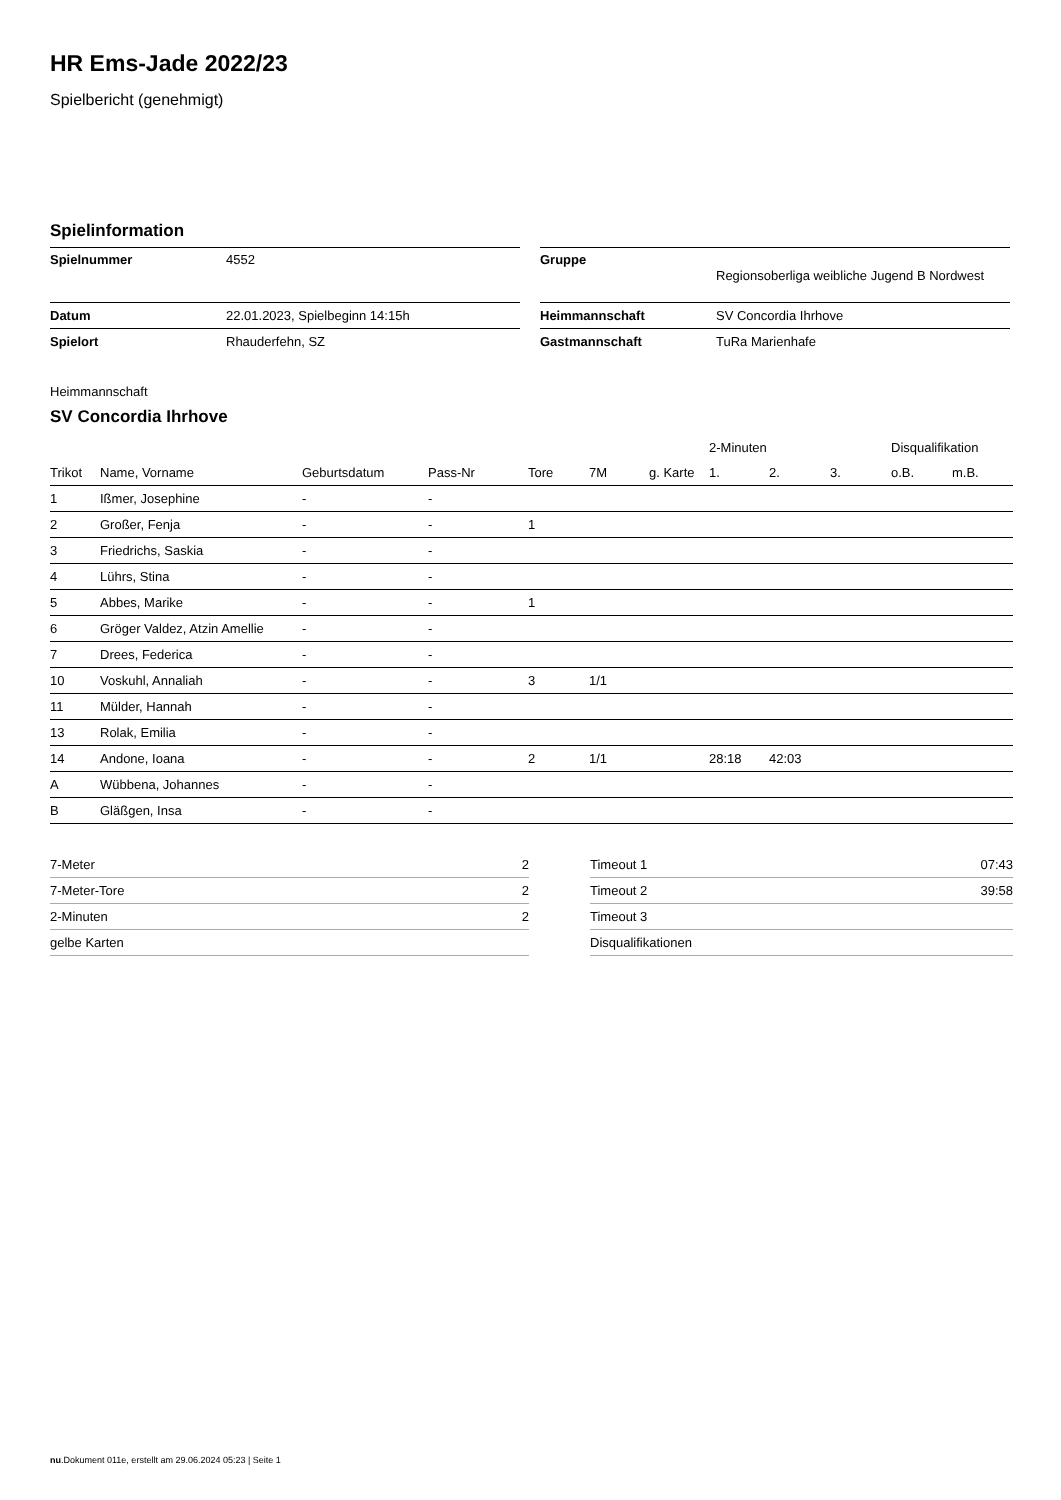HR Ems-Jade 2022/23
Spielbericht (genehmigt)
Spielinformation
| Spielnummer | 4552 |
| Datum | 22.01.2023, Spielbeginn 14:15h |
| Spielort | Rhauderfehn, SZ |
| Gruppe | Regionsoberliga weibliche Jugend B Nordwest |
| Heimmannschaft | SV Concordia Ihrhove |
| Gastmannschaft | TuRa Marienhafe |
Heimmannschaft
SV Concordia Ihrhove
| | | | | | | | 2-Minuten | | | Disqualifikation | |
| Trikot | Name, Vorname | Geburtsdatum | Pass-Nr | Tore | 7M | g. Karte | 1. | 2. | 3. | o.B. | m.B. |
| 1 | Ißmer, Josephine | - | - | | | | | | | | |
| 2 | Großer, Fenja | - | - | 1 | | | | | | | |
| 3 | Friedrichs, Saskia | - | - | | | | | | | | |
| 4 | Lührs, Stina | - | - | | | | | | | | |
| 5 | Abbes, Marike | - | - | 1 | | | | | | | |
| 6 | Gröger Valdez, Atzin Amellie | - | - | | | | | | | | |
| 7 | Drees, Federica | - | - | | | | | | | | |
| 10 | Voskuhl, Annaliah | - | - | 3 | 1/1 | | | | | | |
| 11 | Mülder, Hannah | - | - | | | | | | | | |
| 13 | Rolak, Emilia | - | - | | | | | | | | |
| 14 | Andone, Ioana | - | - | 2 | 1/1 | | 28:18 | 42:03 | | | |
| A | Wübbena, Johannes | - | - | | | | | | | | |
| B | Gläßgen, Insa | - | - | | | | | | | | |
| 7-Meter | 2 |
| 7-Meter-Tore | 2 |
| 2-Minuten | 2 |
| gelbe Karten | |
| Timeout 1 | 07:43 |
| Timeout 2 | 39:58 |
| Timeout 3 | |
| Disqualifikationen | |
nu.Dokument 011e, erstellt am 29.06.2024 05:23 | Seite 1